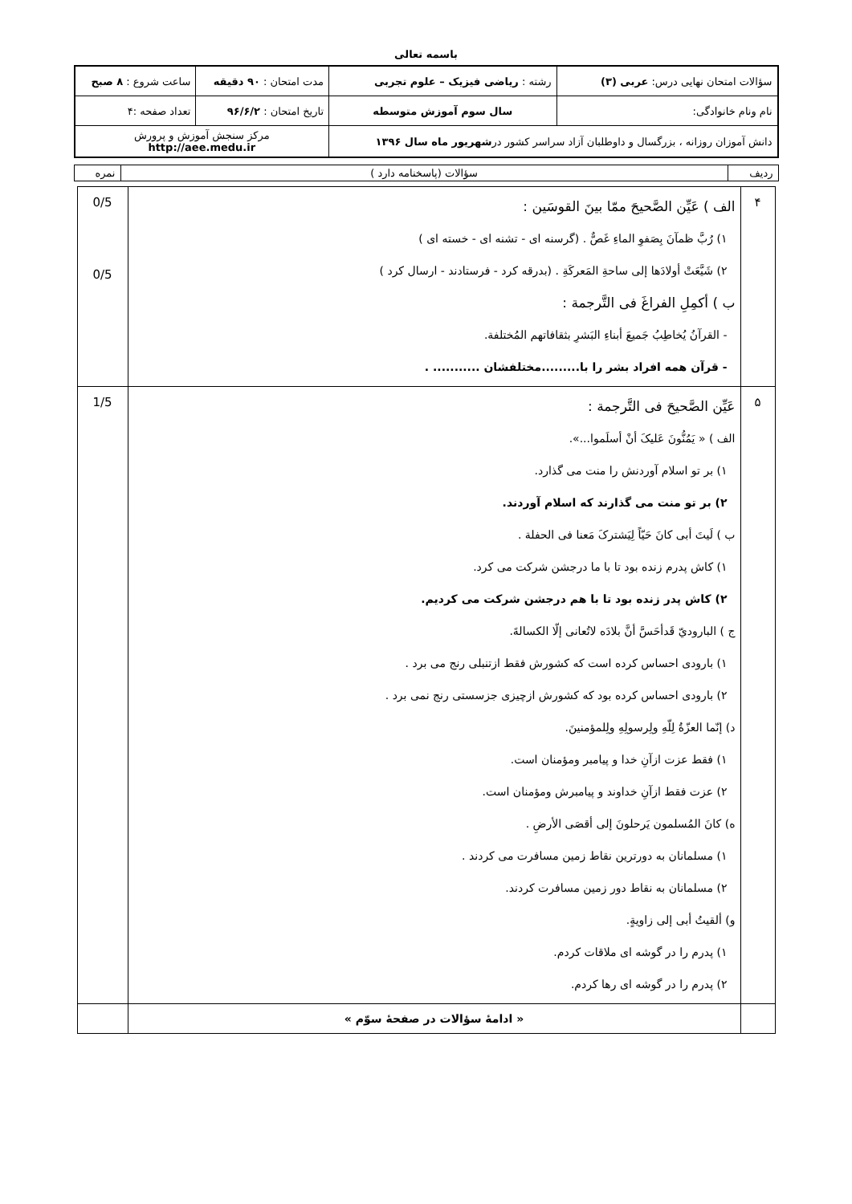باسمه تعالی
| سؤالات امتحان نهایی درس: عربی (۳) | رشته : ریاضی فیزیک – علوم تجربی | مدت امتحان : ۹۰ دقیقه | ساعت شروع : ۸ صبح |
| نام ونام خانوادگی: | سال سوم آموزش متوسطه | تاریخ امتحان : ۹۶/۶/۲ | تعداد صفحه :۴ |
| دانش آموزان روزانه ، بزرگسال و داوطلبان آزاد سراسر کشور در شهریور ماه سال ۱۳۹۶ | | مرکز سنجش آموزش و پرورش http://aee.medu.ir | |
| ردیف | سؤالات (پاسخنامه دارد ) | نمره |
| ۴ | الف ) عَیِّن الصَّحیحَ ممّا بینَ القوسَین : ۱) رُبَّ ظمآنَ بِصَفوِ الماءِ غَصٌّ . (گرسنه ای - تشنه ای - خسته ای ) ۲) شَیَّعَتْ أولادَها إلی ساحةِ المَعرکَةِ . (بدرقه کرد - فرستادند - ارسال کرد ) ب ) أکمِلِ الفراغَ فی التَّرجمة : - القرآنُ یُخاطِبُ جَمیعَ أبناءِ البَشرِ بثقافاتهم المُختلفة. - قرآن همه افراد بشر را با.........مختلفشان ........... . | 0/5 0/5 |
| ۵ | عَیِّن الصَّحیحَ فی التَّرجمة : الف ) « یَمُنُّونَ عَلیکَ أنْ أسلَموا...». ۱) بر تو اسلام آوردنش را منت می گذارد. ۲) بر تو منت می گذارند که اسلام آوردند. ب ) لَیتَ أبی کانَ حَیّاً لِیَشترکَ مَعنا فی الحفلة . ۱) کاش پدرم زنده بود تا با ما درجشن شرکت می کرد. ۲) کاش پدر زنده بود تا با هم درجشن شرکت می کردیم. ج ) الباروديّ قَدأحَسَّ أنَّ بلادَه لاتُعانی إلّا الکسالةَ. ۱) بارودی احساس کرده است که کشورش فقط ازتنبلی رنج می برد . ۲) بارودی احساس کرده بود که کشورش ازچیزی جزسستی رنج نمی برد . د) إنّما العزّةُ لِلّهِ ولِرسولِهِ ولِلمؤمنینَ. ۱) فقط عزت ازآنِ خدا و پیامبر ومؤمنان است. ۲) عزت فقط ازآنِ خداوند و پیامبرش ومؤمنان است. ه) کانَ المُسلمون یَرحلونَ إلی أقصَی الأرضِ . ۱) مسلمانان به دورترین نقاط زمین مسافرت می کردند . ۲) مسلمانان به نقاط دور زمین مسافرت کردند. و) ألقیتُ أبی إلی زاویةٍ. ۱) پدرم را در گوشه ای ملاقات کردم. ۲) پدرم را در گوشه ای رها کردم. | 1/5 |
| | « ادامهٔ سؤالات در صفحهٔ سوّم » | |